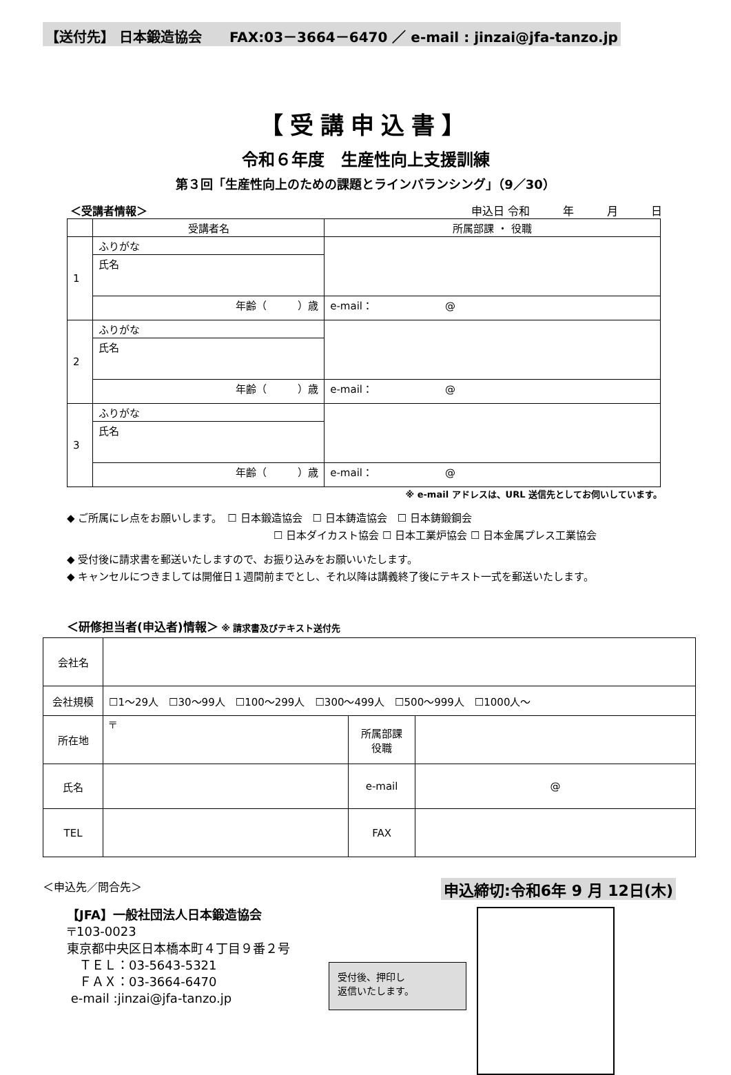【送付先】 日本鍛造協会　　FAX:03－3664－6470 ／ e-mail : jinzai@jfa-tanzo.jp
【受講申込書】
令和６年度　生産性向上支援訓練
第３回「生産性向上のための課題とラインバランシング」（9／30）
＜受講者情報＞ 申込日 令和　　　年　　　月　　　日
| | 受講者名 | 所属部課 ・ 役職 |
| --- | --- | --- |
| 1 | ふりがな | |
| | 氏名 | |
| | 年齢（ ）歳 | e-mail： @ |
| 2 | ふりがな | |
| | 氏名 | |
| | 年齢（ ）歳 | e-mail： @ |
| 3 | ふりがな | |
| | 氏名 | |
| | 年齢（ ）歳 | e-mail： @ |
※ e-mail アドレスは、URL 送信先としてお伺いしています。
◆ ご所属にレ点をお願いします。　☐ 日本鍛造協会　☐ 日本鋳造協会　☐ 日本鋳鍛鋼会
☐ 日本ダイカスト協会 ☐ 日本工業炉協会 ☐ 日本金属プレス工業協会
◆ 受付後に請求書を郵送いたしますので、お振り込みをお願いいたします。
◆ キャンセルにつきましては開催日１週間前までとし、それ以降は講義終了後にテキスト一式を郵送いたします。
＜研修担当者(申込者)情報＞ ※ 請求書及びテキスト送付先
| 会社名 | | | |
| 会社規模 | ☐1～29人 ☐30～99人 ☐100～299人 ☐300～499人 ☐500～999人 ☐1000人～ | | |
| 所在地 | 〒 | 所属部課 役職 | |
| 氏名 | | e-mail | @ |
| TEL | | FAX | |
＜申込先／問合先＞ 申込締切:令和6年 9 月 12日(木)
【JFA】一般社団法人日本鍛造協会
〒103-0023
東京都中央区日本橋本町４丁目９番２号
　ＴＥＬ：03-5643-5321
　ＦＡＸ：03-3664-6470
e-mail :jinzai@jfa-tanzo.jp
受付後、押印し
返信いたします。